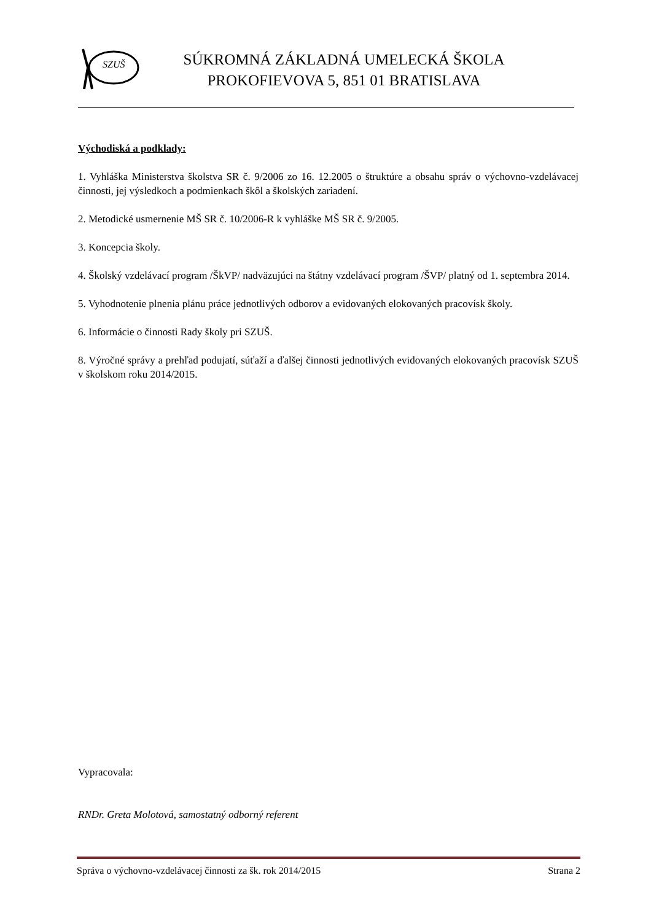SZUŠ
SÚKROMNÁ ZÁKLADNÁ UMELECKÁ ŠKOLA
PROKOFIEVOVA 5, 851 01 BRATISLAVA
Východiská a podklady:
1. Vyhláška Ministerstva školstva SR č. 9/2006 zo 16. 12.2005 o štruktúre a obsahu správ o výchovno-vzdelávacej činnosti, jej výsledkoch a podmienkach škôl a školských zariadení.
2. Metodické usmernenie MŠ SR č. 10/2006-R k vyhláške MŠ SR č. 9/2005.
3. Koncepcia školy.
4. Školský vzdelávací program /ŠkVP/ nadväzujúci na štátny vzdelávací program /ŠVP/ platný od 1. septembra 2014.
5. Vyhodnotenie plnenia plánu práce jednotlivých odborov a evidovaných elokovaných pracovísk školy.
6. Informácie o činnosti Rady školy pri SZUŠ.
8. Výročné správy a prehľad podujatí, súťaží a ďalšej činnosti jednotlivých evidovaných elokovaných pracovísk SZUŠ v školskom roku 2014/2015.
Vypracovala:
RNDr. Greta Molotová, samostatný odborný referent
Správa o výchovno-vzdelávacej činnosti za šk. rok 2014/2015 Strana 2